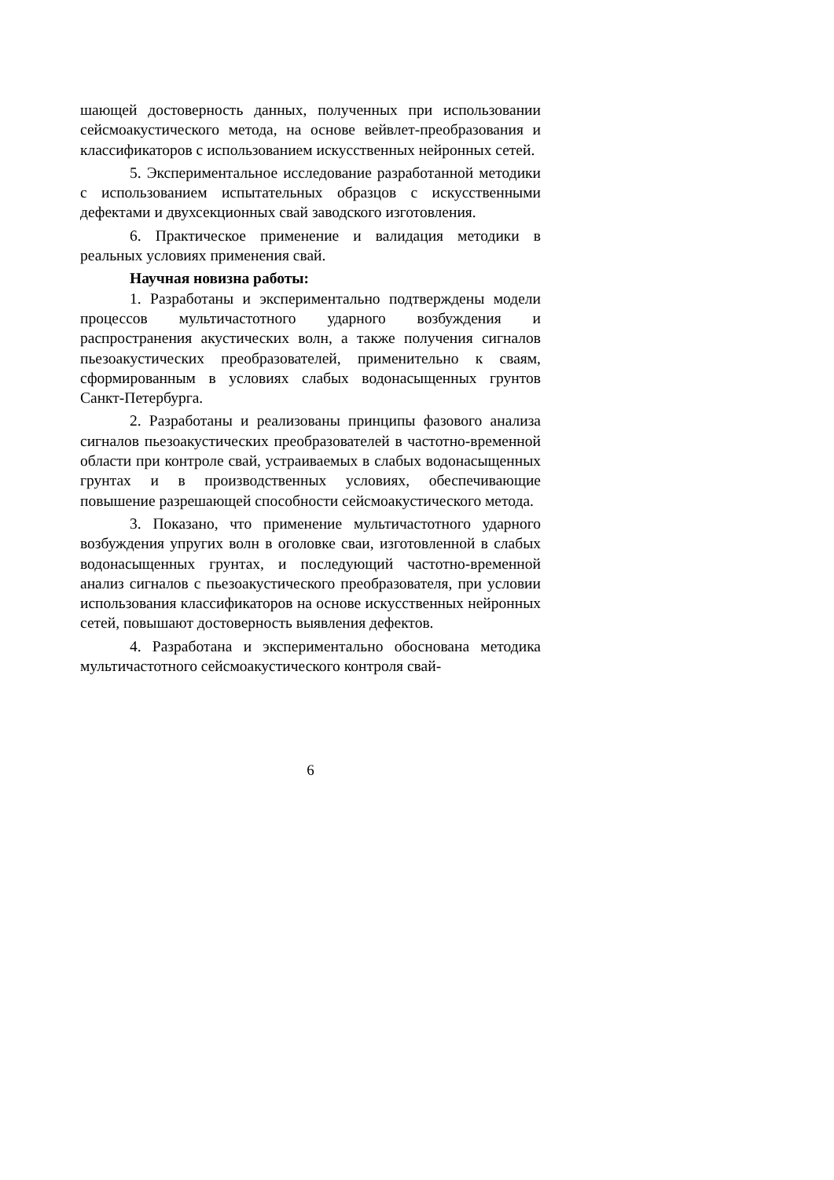шающей достоверность данных, полученных при использовании сейсмоакустического метода, на основе вейвлет-преобразования и классификаторов с использованием искусственных нейронных сетей.
5. Экспериментальное исследование разработанной методики с использованием испытательных образцов с искусственными дефектами и двухсекционных свай заводского изготовления.
6. Практическое применение и валидация методики в реальных условиях применения свай.
Научная новизна работы:
1. Разработаны и экспериментально подтверждены модели процессов мультичастотного ударного возбуждения и распространения акустических волн, а также получения сигналов пьезоакустических преобразователей, применительно к сваям, сформированным в условиях слабых водонасыщенных грунтов Санкт-Петербурга.
2. Разработаны и реализованы принципы фазового анализа сигналов пьезоакустических преобразователей в частотно-временной области при контроле свай, устраиваемых в слабых водонасыщенных грунтах и в производственных условиях, обеспечивающие повышение разрешающей способности сейсмоакустического метода.
3. Показано, что применение мультичастотного ударного возбуждения упругих волн в оголовке сваи, изготовленной в слабых водонасыщенных грунтах, и последующий частотно-временной анализ сигналов с пьезоакустического преобразователя, при условии использования классификаторов на основе искусственных нейронных сетей, повышают достоверность выявления дефектов.
4. Разработана и экспериментально обоснована методика мультичастотного сейсмоакустического контроля свай-
6